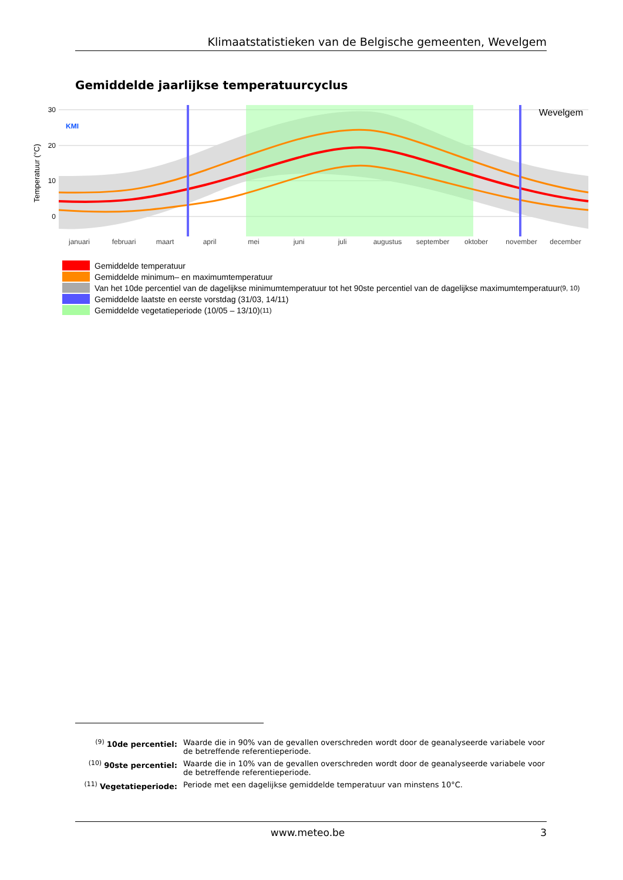Klimaatstatistieken van de Belgische gemeenten, Wevelgem
Gemiddelde jaarlijkse temperatuurcyclus
30
20
10
0
Temperatuur (°C)
KMI
Wevelgem
januari
februari
maart
april
mei
juni
juli
augustus
september
oktober
november
december
Gemiddelde temperatuur
Gemiddelde minimum– en maximumtemperatuur
Van het 10de percentiel van de dagelijkse minimumtemperatuur tot het 90ste percentiel van de dagelijkse maximumtemperatuur<sup>(9, 10)</sup>
Gemiddelde laatste en eerste vorstdag (31/03, 14/11)
Gemiddelde vegetatieperiode (10/05 – 13/10)<sup>(11)</sup>
<sup>(9)</sup> 10de percentiel: Waarde die in 90% van de gevallen overschreden wordt door de geanalyseerde variabele voor de betreffende referentieperiode.
<sup>(10)</sup> 90ste percentiel: Waarde die in 10% van de gevallen overschreden wordt door de geanalyseerde variabele voor de betreffende referentieperiode.
<sup>(11)</sup> Vegetatieperiode: Periode met een dagelijkse gemiddelde temperatuur van minstens 10°C.
www.meteo.be 3